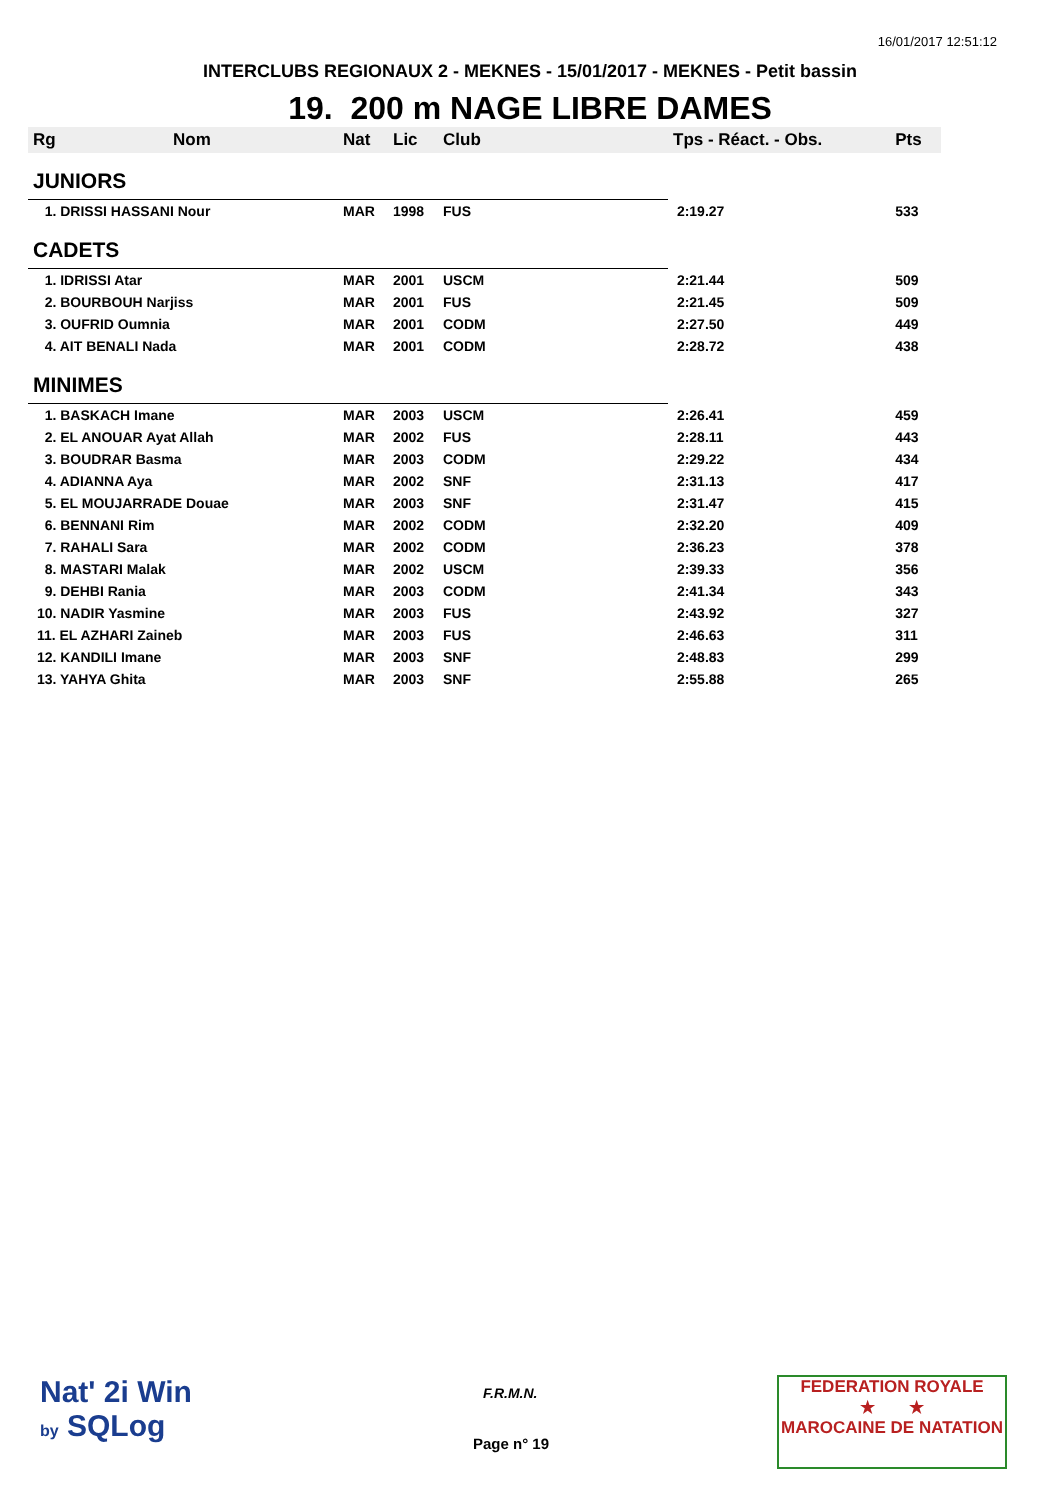16/01/2017 12:51:12
INTERCLUBS REGIONAUX 2 - MEKNES - 15/01/2017 - MEKNES - Petit bassin
19. 200 m NAGE LIBRE DAMES
| Rg | Nom | Nat | Lic | Club | Tps - Réact. - Obs. | Pts |
| --- | --- | --- | --- | --- | --- | --- |
| JUNIORS | | | | | | |
| 1. DRISSI HASSANI Nour | | MAR | 1998 | FUS | 2:19.27 | 533 |
| CADETS | | | | | | |
| 1. IDRISSI Atar | | MAR | 2001 | USCM | 2:21.44 | 509 |
| 2. BOURBOUH Narjiss | | MAR | 2001 | FUS | 2:21.45 | 509 |
| 3. OUFRID Oumnia | | MAR | 2001 | CODM | 2:27.50 | 449 |
| 4. AIT BENALI Nada | | MAR | 2001 | CODM | 2:28.72 | 438 |
| MINIMES | | | | | | |
| 1. BASKACH Imane | | MAR | 2003 | USCM | 2:26.41 | 459 |
| 2. EL ANOUAR Ayat Allah | | MAR | 2002 | FUS | 2:28.11 | 443 |
| 3. BOUDRAR Basma | | MAR | 2003 | CODM | 2:29.22 | 434 |
| 4. ADIANNA Aya | | MAR | 2002 | SNF | 2:31.13 | 417 |
| 5. EL MOUJARRADE Douae | | MAR | 2003 | SNF | 2:31.47 | 415 |
| 6. BENNANI Rim | | MAR | 2002 | CODM | 2:32.20 | 409 |
| 7. RAHALI Sara | | MAR | 2002 | CODM | 2:36.23 | 378 |
| 8. MASTARI Malak | | MAR | 2002 | USCM | 2:39.33 | 356 |
| 9. DEHBI Rania | | MAR | 2003 | CODM | 2:41.34 | 343 |
| 10. NADIR Yasmine | | MAR | 2003 | FUS | 2:43.92 | 327 |
| 11. EL AZHARI Zaineb | | MAR | 2003 | FUS | 2:46.63 | 311 |
| 12. KANDILI Imane | | MAR | 2003 | SNF | 2:48.83 | 299 |
| 13. YAHYA Ghita | | MAR | 2003 | SNF | 2:55.88 | 265 |
Nat' 2i Win
by SQLog
F.R.M.N.
Page n° 19
FEDERATION ROYALE
★ ★
MAROCAINE DE NATATION